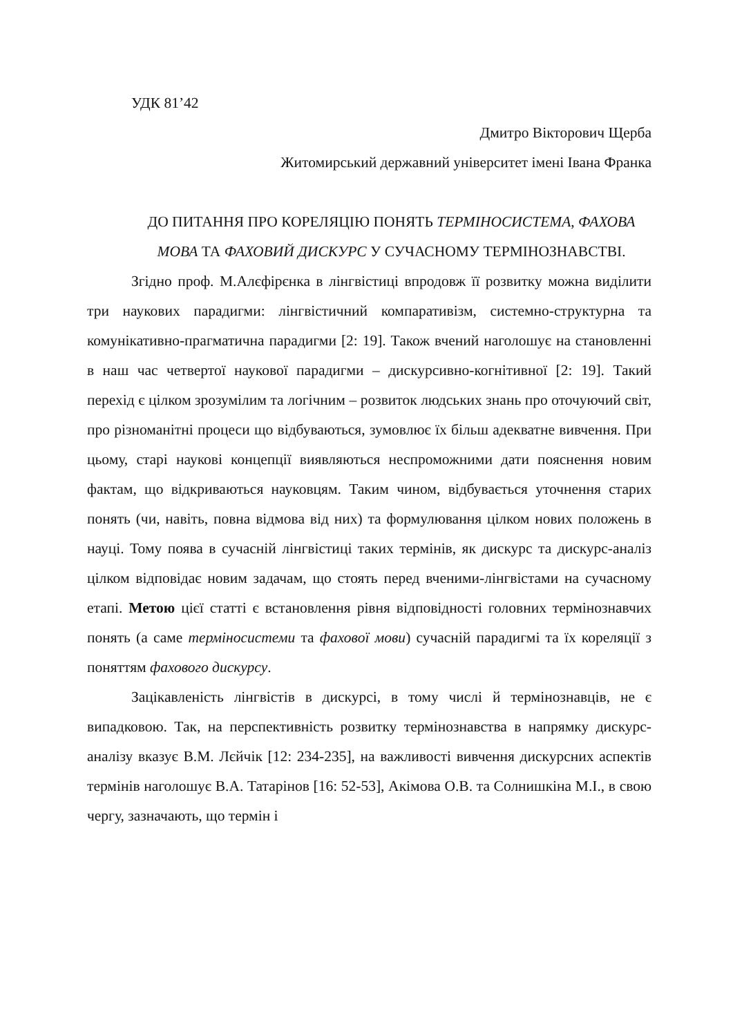УДК 81’42
Дмитро Вікторович Щерба
Житомирський державний університет імені Івана Франка
ДО ПИТАННЯ ПРО КОРЕЛЯЦІЮ ПОНЯТЬ ТЕРМІНОСИСТЕМА, ФАХОВА МОВА ТА ФАХОВИЙ ДИСКУРС У СУЧАСНОМУ ТЕРМІНОЗНАВСТВІ.
Згідно проф. М.Алєфірєнка в лінгвістиці впродовж її розвитку можна виділити три наукових парадигми: лінгвістичний компаративізм, системно-структурна та комунікативно-прагматична парадигми [2: 19]. Також вчений наголошує на становленні в наш час четвертої наукової парадигми – дискурсивно-когнітивної [2: 19]. Такий перехід є цілком зрозумілим та логічним – розвиток людських знань про оточуючий світ, про різноманітні процеси що відбуваються, зумовлює їх більш адекватне вивчення. При цьому, старі наукові концепції виявляються неспроможними дати пояснення новим фактам, що відкриваються науковцям. Таким чином, відбувається уточнення старих понять (чи, навіть, повна відмова від них) та формулювання цілком нових положень в науці. Тому поява в сучасній лінгвістиці таких термінів, як дискурс та дискурс-аналіз цілком відповідає новим задачам, що стоять перед вченими-лінгвістами на сучасному етапі. Метою цієї статті є встановлення рівня відповідності головних термінознавчих понять (а саме терміносистеми та фахової мови) сучасній парадигмі та їх кореляції з поняттям фахового дискурсу.
Зацікавленість лінгвістів в дискурсі, в тому числі й термінознавців, не є випадковою. Так, на перспективність розвитку термінознавства в напрямку дискурс-аналізу вказує В.М. Лєйчік [12: 234-235], на важливості вивчення дискурсних аспектів термінів наголошує В.А. Татарінов [16: 52-53], Акімова О.В. та Солнишкіна М.І., в свою чергу, зазначають, що термін і